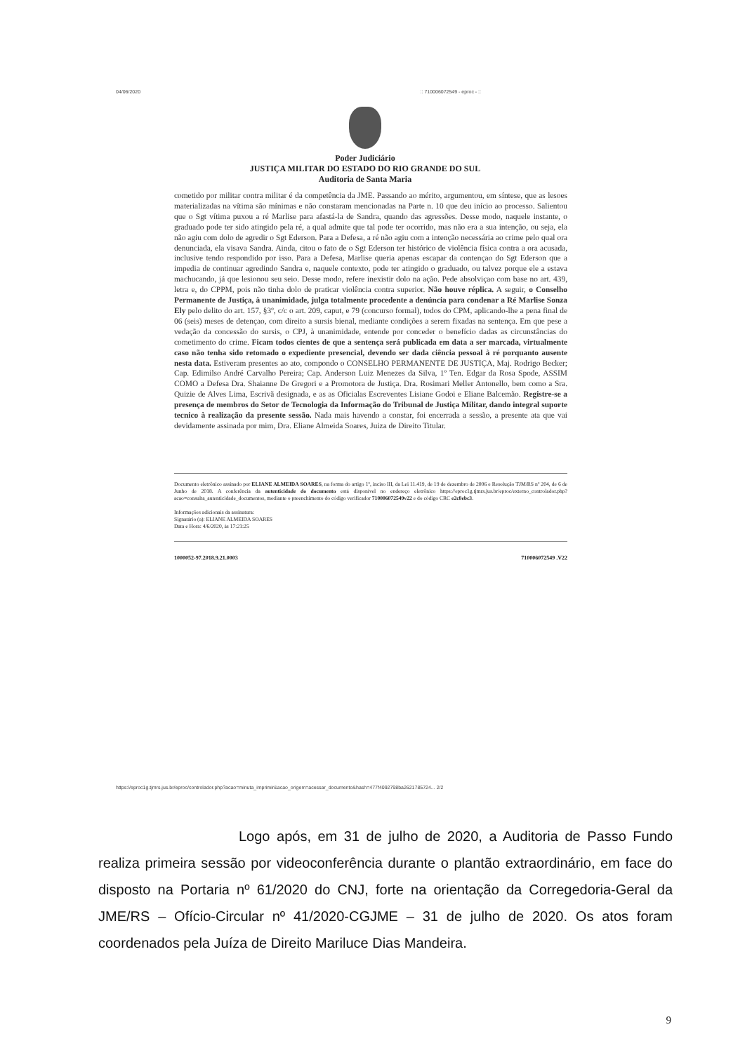04/06/2020:: 710006072549 - eproc - ::
Poder Judiciário
JUSTIÇA MILITAR DO ESTADO DO RIO GRANDE DO SUL
Auditoria de Santa Maria
cometido por militar contra militar é da competência da JME. Passando ao mérito, argumentou, em síntese, que as lesoes materializadas na vítima são mínimas e não constaram mencionadas na Parte n. 10 que deu início ao processo. Salientou que o Sgt vítima puxou a ré Marlise para afastá-la de Sandra, quando das agressões. Desse modo, naquele instante, o graduado pode ter sido atingido pela ré, a qual admite que tal pode ter ocorrido, mas não era a sua intenção, ou seja, ela não agiu com dolo de agredir o Sgt Ederson. Para a Defesa, a ré não agiu com a intenção necessária ao crime pelo qual ora denunciada, ela visava Sandra. Ainda, citou o fato de o Sgt Ederson ter histórico de violência física contra a ora acusada, inclusive tendo respondido por isso. Para a Defesa, Marlise queria apenas escapar da contençao do Sgt Ederson que a impedia de continuar agredindo Sandra e, naquele contexto, pode ter atingido o graduado, ou talvez porque ele a estava machucando, já que lesionou seu seio. Desse modo, refere inexistir dolo na ação. Pede absolviçao com base no art. 439, letra e, do CPPM, pois não tinha dolo de praticar violência contra superior. Não houve réplica. A seguir, o Conselho Permanente de Justiça, à unanimidade, julga totalmente procedente a denúncia para condenar a Ré Marlise Sonza Ely pelo delito do art. 157, §3º, c/c o art. 209, caput, e 79 (concurso formal), todos do CPM, aplicando-lhe a pena final de 06 (seis) meses de detençao, com direito a sursis bienal, mediante condições a serem fixadas na sentença. Em que pese a vedação da concessão do sursis, o CPJ, à unanimidade, entende por conceder o benefício dadas as circunstâncias do cometimento do crime. Ficam todos cientes de que a sentença será publicada em data a ser marcada, virtualmente caso não tenha sido retomado o expediente presencial, devendo ser dada ciência pessoal à ré porquanto ausente nesta data. Estiveram presentes ao ato, compondo o CONSELHO PERMANENTE DE JUSTIÇA, Maj. Rodrigo Becker; Cap. Edimilso André Carvalho Pereira; Cap. Anderson Luiz Menezes da Silva, 1º Ten. Edgar da Rosa Spode, ASSIM COMO a Defesa Dra. Shaianne De Gregori e a Promotora de Justiça. Dra. Rosimari Meller Antonello, bem como a Sra. Quizie de Alves Lima, Escrivã designada, e as as Oficialas Escreventes Lisiane Godoi e Eliane Balcemão. Registre-se a presença de membros do Setor de Tecnologia da Informação do Tribunal de Justiça Militar, dando integral suporte tecnico à realização da presente sessão. Nada mais havendo a constar, foi encerrada a sessão, a presente ata que vai devidamente assinada por mim, Dra. Eliane Almeida Soares, Juiza de Direito Titular.
Documento eletrônico assinado por ELIANE ALMEIDA SOARES, na forma do artigo 1º, inciso III, da Lei 11.419, de 19 de dezembro de 2006 e Resolução TJM/RS nº 204, de 6 de Junho de 2018. A conferência da autenticidade do documento está disponível no endereço eletrônico https://eproc1g.tjmrs.jus.br/eproc/externo_controlador.php?acao=consulta_autenticidade_documentos, mediante o preenchimento do código verificador 710006072549v22 e do código CRC e2c8ebc3.
Informações adicionais da assinatura:
Signatário (a): ELIANE ALMEIDA SOARES
Data e Hora: 4/6/2020, às 17:21:25
1000052-97.2018.9.21.0003 710006072549 .V22
https://eproc1g.tjmrs.jus.br/eproc/controlador.php?acao=minuta_imprimir&acao_origem=acessar_documento&hash=477f4092798ba2621785724... 2/2
Logo após, em 31 de julho de 2020, a Auditoria de Passo Fundo realiza primeira sessão por videoconferência durante o plantão extraordinário, em face do disposto na Portaria nº 61/2020 do CNJ, forte na orientação da Corregedoria-Geral da JME/RS – Ofício-Circular nº 41/2020-CGJME – 31 de julho de 2020. Os atos foram coordenados pela Juíza de Direito Mariluce Dias Mandeira.
9